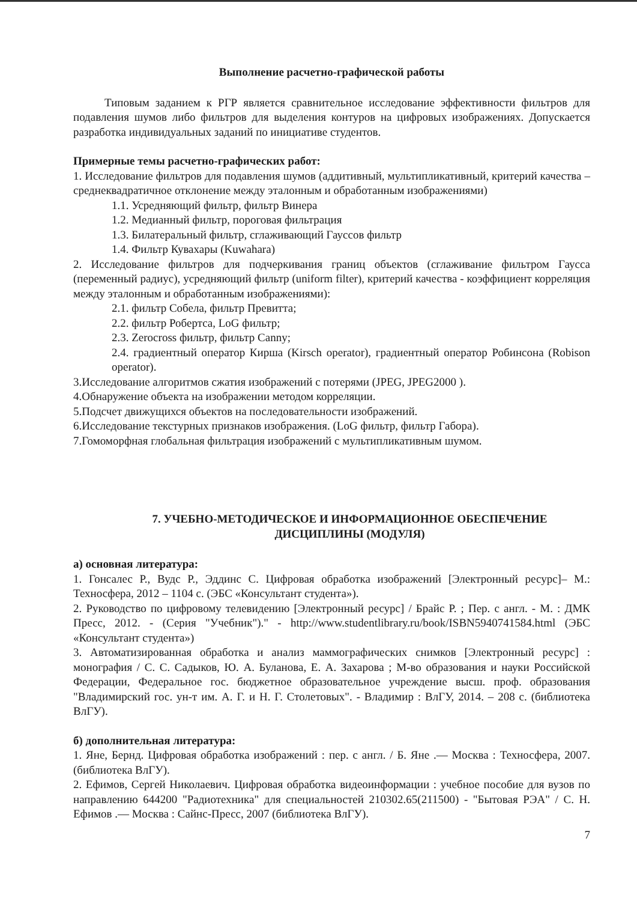Выполнение расчетно-графической работы
Типовым заданием к РГР является сравнительное исследование эффективности фильтров для подавления шумов либо фильтров для выделения контуров на цифровых изображениях. Допускается разработка индивидуальных заданий по инициативе студентов.
Примерные темы расчетно-графических работ:
1. Исследование фильтров для подавления шумов (аддитивный, мультипликативный, критерий качества – среднеквадратичное отклонение между эталонным и обработанным изображениями)
1.1. Усредняющий фильтр, фильтр Винера
1.2. Медианный фильтр, пороговая фильтрация
1.3. Билатеральный фильтр, сглаживающий Гауссов фильтр
1.4. Фильтр Кувахары (Kuwahara)
2. Исследование фильтров для подчеркивания границ объектов (сглаживание фильтром Гаусса (переменный радиус), усредняющий фильтр (uniform filter), критерий качества - коэффициент корреляция между эталонным и обработанным изображениями):
2.1. фильтр Собела, фильтр Превитта;
2.2. фильтр Робертса, LoG фильтр;
2.3. Zerocross фильтр, фильтр Canny;
2.4. градиентный оператор Кирша (Kirsch operator), градиентный оператор Робинсона (Robison operator).
3.Исследование алгоритмов сжатия изображений с потерями (JPEG, JPEG2000 ).
4.Обнаружение объекта на изображении методом корреляции.
5.Подсчет движущихся объектов на последовательности изображений.
6.Исследование текстурных признаков изображения. (LoG фильтр, фильтр Габора).
7.Гомоморфная глобальная фильтрация изображений с мультипликативным шумом.
7. УЧЕБНО-МЕТОДИЧЕСКОЕ И ИНФОРМАЦИОННОЕ ОБЕСПЕЧЕНИЕ
ДИСЦИПЛИНЫ (МОДУЛЯ)
а) основная литература:
1. Гонсалес Р., Вудс Р., Эддинс С. Цифровая обработка изображений [Электронный ресурс]– М.: Техносфера, 2012 – 1104 с. (ЭБС «Консультант студента»).
2. Руководство по цифровому телевидению [Электронный ресурс] / Брайс Р. ; Пер. с англ. - М. : ДМК Пресс, 2012. - (Серия "Учебник")." - http://www.studentlibrary.ru/book/ISBN5940741584.html (ЭБС «Консультант студента»)
3. Автоматизированная обработка и анализ маммографических снимков [Электронный ресурс] : монография / С. С. Садыков, Ю. А. Буланова, Е. А. Захарова ; М-во образования и науки Российской Федерации, Федеральное гос. бюджетное образовательное учреждение высш. проф. образования "Владимирский гос. ун-т им. А. Г. и Н. Г. Столетовых". - Владимир : ВлГУ, 2014. – 208 с. (библиотека ВлГУ).
б) дополнительная литература:
1. Яне, Бернд. Цифровая обработка изображений : пер. с англ. / Б. Яне .— Москва : Техносфера, 2007. (библиотека ВлГУ).
2. Ефимов, Сергей Николаевич. Цифровая обработка видеоинформации : учебное пособие для вузов по направлению 644200 "Радиотехника" для специальностей 210302.65(211500) - "Бытовая РЭА" / С. Н. Ефимов .— Москва : Сайнс-Пресс, 2007 (библиотека ВлГУ).
7